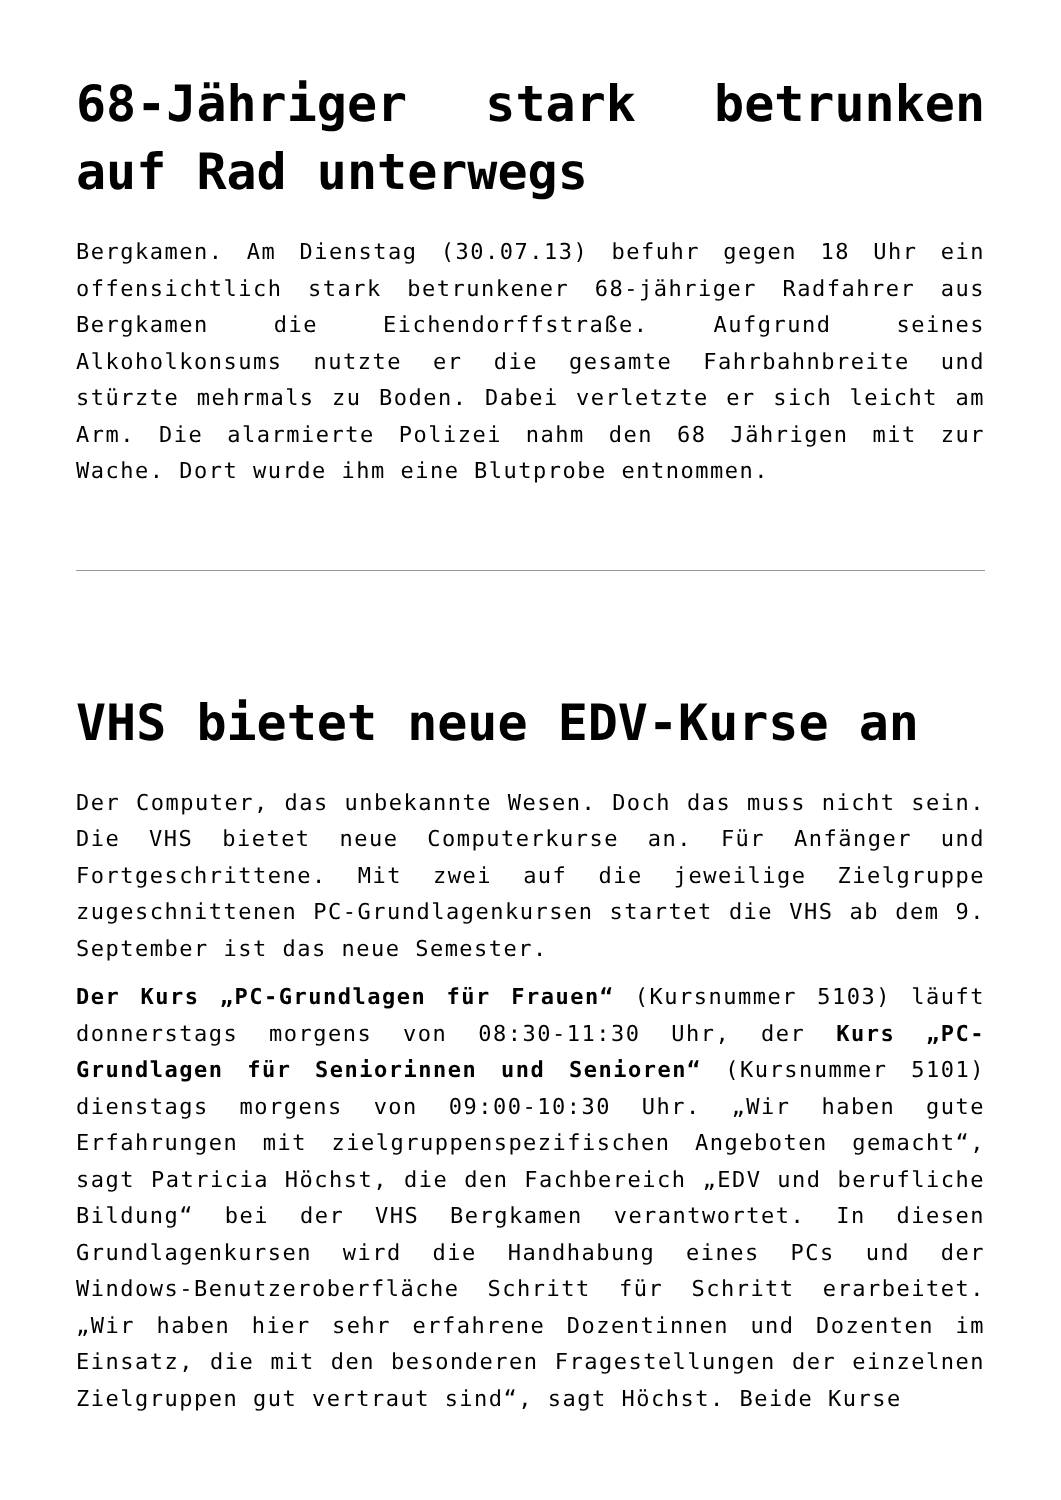68-Jähriger stark betrunken auf Rad unterwegs
Bergkamen. Am Dienstag (30.07.13) befuhr gegen 18 Uhr ein offensichtlich stark betrunkener 68-jähriger Radfahrer aus Bergkamen die Eichendorffstraße. Aufgrund seines Alkoholkonsums nutzte er die gesamte Fahrbahnbreite und stürzte mehrmals zu Boden. Dabei verletzte er sich leicht am Arm. Die alarmierte Polizei nahm den 68 Jährigen mit zur Wache. Dort wurde ihm eine Blutprobe entnommen.
VHS bietet neue EDV-Kurse an
Der Computer, das unbekannte Wesen. Doch das muss nicht sein. Die VHS bietet neue Computerkurse an. Für Anfänger und Fortgeschrittene. Mit zwei auf die jeweilige Zielgruppe zugeschnittenen PC-Grundlagenkursen startet die VHS ab dem 9. September ist das neue Semester.
Der Kurs „PC-Grundlagen für Frauen“ (Kursnummer 5103) läuft donnerstags morgens von 08:30-11:30 Uhr, der Kurs „PC-Grundlagen für Seniorinnen und Senioren“ (Kursnummer 5101) dienstags morgens von 09:00-10:30 Uhr. „Wir haben gute Erfahrungen mit zielgruppenspezifischen Angeboten gemacht“, sagt Patricia Höchst, die den Fachbereich „EDV und berufliche Bildung“ bei der VHS Bergkamen verantwortet. In diesen Grundlagenkursen wird die Handhabung eines PCs und der Windows-Benutzeroberfläche Schritt für Schritt erarbeitet. „Wir haben hier sehr erfahrene Dozentinnen und Dozenten im Einsatz, die mit den besonderen Fragestellungen der einzelnen Zielgruppen gut vertraut sind“, sagt Höchst. Beide Kurse